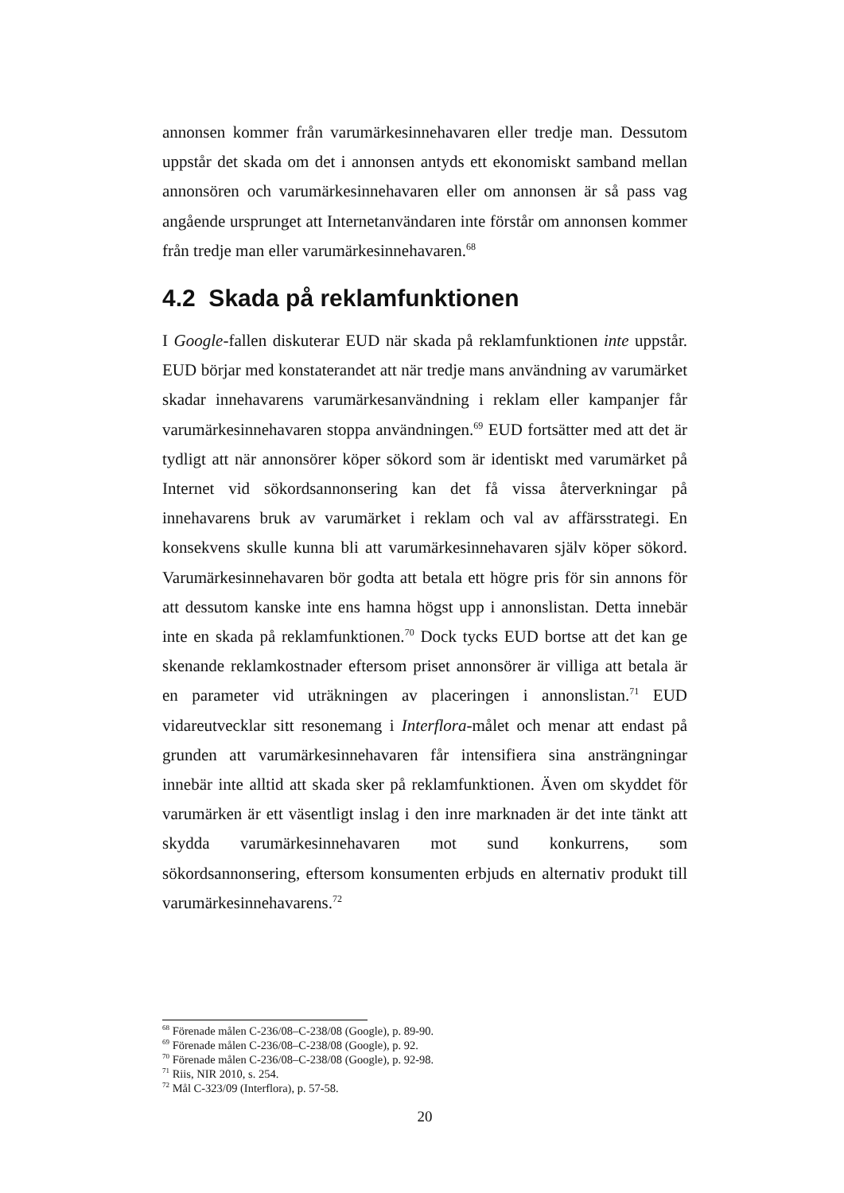annonsen kommer från varumärkesinnehavaren eller tredje man. Dessutom uppstår det skada om det i annonsen antyds ett ekonomiskt samband mellan annonsören och varumärkesinnehavaren eller om annonsen är så pass vag angående ursprunget att Internetanvändaren inte förstår om annonsen kommer från tredje man eller varumärkesinnehavaren.<sup>68</sup>
4.2 Skada på reklamfunktionen
I Google-fallen diskuterar EUD när skada på reklamfunktionen inte uppstår. EUD börjar med konstaterandet att när tredje mans användning av varumärket skadar innehavarens varumärkesanvändning i reklam eller kampanjer får varumärkesinnehavaren stoppa användningen.<sup>69</sup> EUD fortsätter med att det är tydligt att när annonsörer köper sökord som är identiskt med varumärket på Internet vid sökordsannonsering kan det få vissa återverkningar på innehavarens bruk av varumärket i reklam och val av affärsstrategi. En konsekvens skulle kunna bli att varumärkesinnehavaren själv köper sökord. Varumärkesinnehavaren bör godta att betala ett högre pris för sin annons för att dessutom kanske inte ens hamna högst upp i annonslistan. Detta innebär inte en skada på reklamfunktionen.<sup>70</sup> Dock tycks EUD bortse att det kan ge skenande reklamkostnader eftersom priset annonsörer är villiga att betala är en parameter vid uträkningen av placeringen i annonslistan.<sup>71</sup> EUD vidareutvecklar sitt resonemang i Interflora-målet och menar att endast på grunden att varumärkesinnehavaren får intensifiera sina ansträngningar innebär inte alltid att skada sker på reklamfunktionen. Även om skyddet för varumärken är ett väsentligt inslag i den inre marknaden är det inte tänkt att skydda varumärkesinnehavaren mot sund konkurrens, som sökordsannonsering, eftersom konsumenten erbjuds en alternativ produkt till varumärkesinnehavarens.<sup>72</sup>
<sup>68</sup> Förenade målen C-236/08–C-238/08 (Google), p. 89-90.
<sup>69</sup> Förenade målen C-236/08–C-238/08 (Google), p. 92.
<sup>70</sup> Förenade målen C-236/08–C-238/08 (Google), p. 92-98.
<sup>71</sup> Riis, NIR 2010, s. 254.
<sup>72</sup> Mål C-323/09 (Interflora), p. 57-58.
20